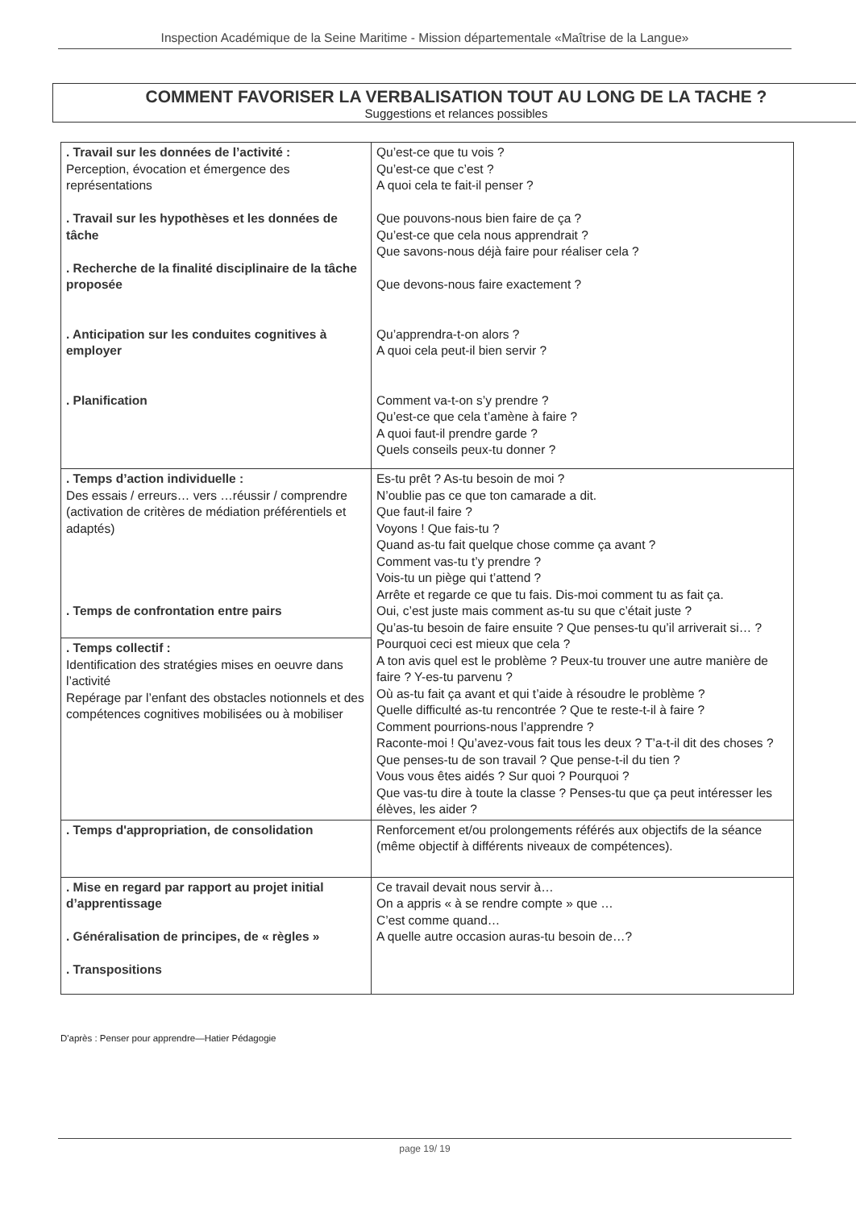Inspection Académique de la Seine Maritime - Mission départementale «Maîtrise de la Langue»
COMMENT FAVORISER LA VERBALISATION TOUT AU LONG DE LA TACHE ?
Suggestions et relances possibles
| . Travail sur les données de l’activité : Perception, évocation et émergence des représentations . Travail sur les hypothèses et les données de tâche . Recherche de la finalité disciplinaire de la tâche proposée . Anticipation sur les conduites cognitives à employer . Planification | Qu’est-ce que tu vois ? Qu’est-ce que c’est ? A quoi cela te fait-il penser ? Que pouvons-nous bien faire de ça ? Qu’est-ce que cela nous apprendrait ? Que savons-nous déjà faire pour réaliser cela ? Que devons-nous faire exactement ? Qu’apprendra-t-on alors ? A quoi cela peut-il bien servir ? Comment va-t-on s’y prendre ? Qu’est-ce que cela t’amène à faire ? A quoi faut-il prendre garde ? Quels conseils peux-tu donner ? |
| . Temps d’action individuelle : Des essais / erreurs… vers …réussir / comprendre (activation de critères de médiation préférentiels et adaptés) . Temps de confrontation entre pairs | Es-tu prêt ? As-tu besoin de moi ? N’oublie pas ce que ton camarade a dit. Que faut-il faire ? Voyons ! Que fais-tu ? Quand as-tu fait quelque chose comme ça avant ? Comment vas-tu t’y prendre ? Vois-tu un piège qui t’attend ? Arrête et regarde ce que tu fais. Dis-moi comment tu as fait ça. Oui, c’est juste mais comment as-tu su que c’était juste ? Qu’as-tu besoin de faire ensuite ? Que penses-tu qu’il arriverait si… ? Pourquoi ceci est mieux que cela ? A ton avis quel est le problème ? Peux-tu trouver une autre manière de faire ? Y-es-tu parvenu ? Où as-tu fait ça avant et qui t’aide à résoudre le problème ? Quelle difficulté as-tu rencontrée ? Que te reste-t-il à faire ? Comment pourrions-nous l’apprendre ? Raconte-moi ! Qu’avez-vous fait tous les deux ? T’a-t-il dit des choses ? Que penses-tu de son travail ? Que pense-t-il du tien ? Vous vous êtes aidés ? Sur quoi ? Pourquoi ? Que vas-tu dire à toute la classe ? Penses-tu que ça peut intéresser les élèves, les aider ? |
| . Temps collectif : Identification des stratégies mises en oeuvre dans l’activité Repérage par l’enfant des obstacles notionnels et des compétences cognitives mobilisées ou à mobiliser | |
| . Temps d'appropriation, de consolidation | Renforcement et/ou prolongements référés aux objectifs de la séance (même objectif à différents niveaux de compétences). |
| . Mise en regard par rapport au projet initial d’apprentissage . Généralisation de principes, de « règles » . Transpositions | Ce travail devait nous servir à… On a appris « à se rendre compte » que … C’est comme quand… A quelle autre occasion auras-tu besoin de…? |
D'après : Penser pour apprendre—Hatier Pédagogie
page 19/ 19